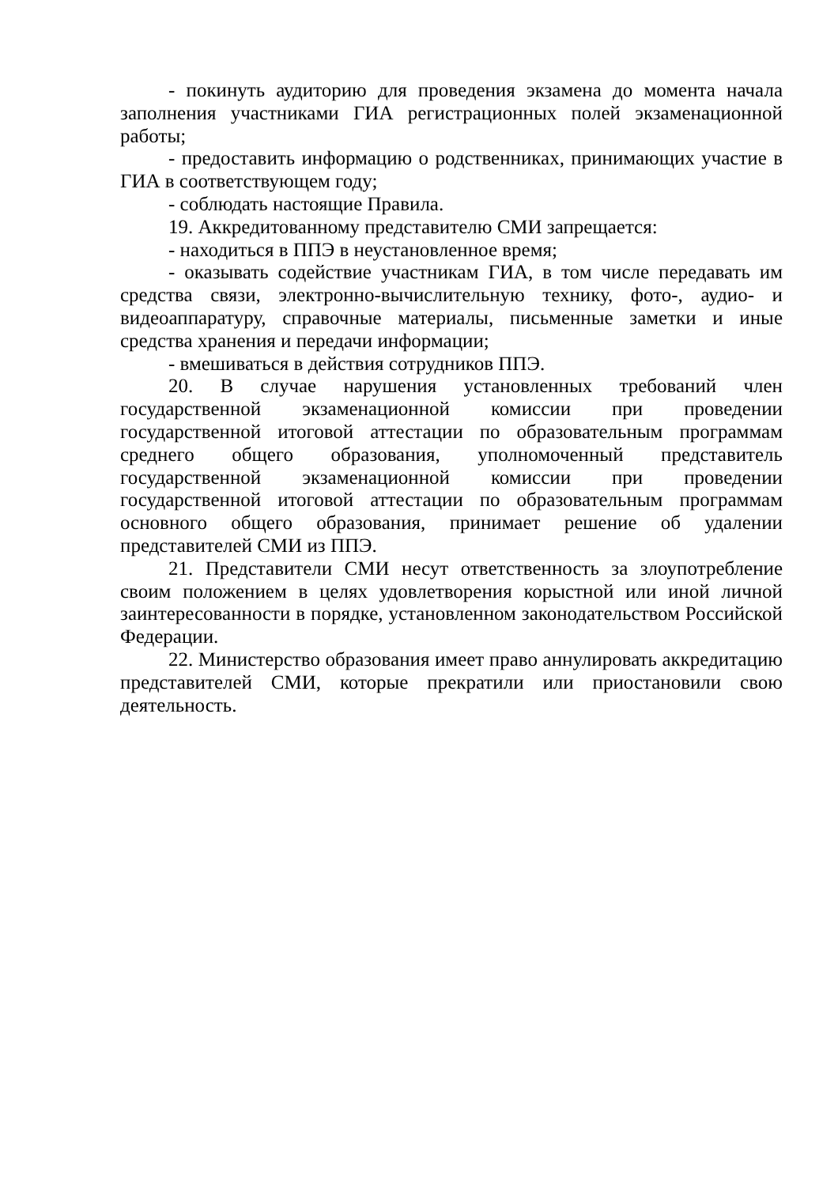- покинуть аудиторию для проведения экзамена до момента начала заполнения участниками ГИА регистрационных полей экзаменационной работы;
- предоставить информацию о родственниках, принимающих участие в ГИА в соответствующем году;
- соблюдать настоящие Правила.
19. Аккредитованному представителю СМИ запрещается:
- находиться в ППЭ в неустановленное время;
- оказывать содействие участникам ГИА, в том числе передавать им средства связи, электронно-вычислительную технику, фото-, аудио- и видеоаппаратуру, справочные материалы, письменные заметки и иные средства хранения и передачи информации;
- вмешиваться в действия сотрудников ППЭ.
20. В случае нарушения установленных требований член государственной экзаменационной комиссии при проведении государственной итоговой аттестации по образовательным программам среднего общего образования, уполномоченный представитель государственной экзаменационной комиссии при проведении государственной итоговой аттестации по образовательным программам основного общего образования, принимает решение об удалении представителей СМИ из ППЭ.
21. Представители СМИ несут ответственность за злоупотребление своим положением в целях удовлетворения корыстной или иной личной заинтересованности в порядке, установленном законодательством Российской Федерации.
22. Министерство образования имеет право аннулировать аккредитацию представителей СМИ, которые прекратили или приостановили свою деятельность.